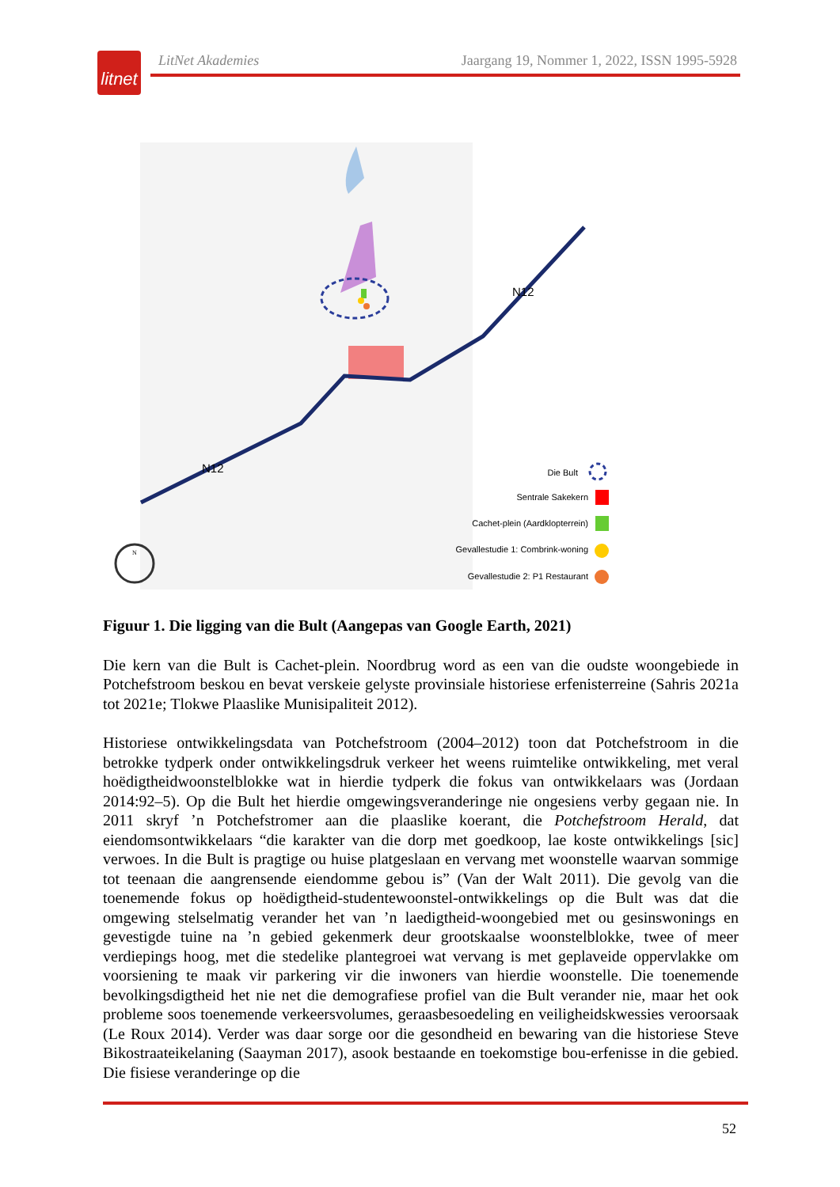litnet
LitNet Akademies Jaargang 19, Nommer 1, 2022, ISSN 1995-5928
N12
N12
Die Bult
Sentrale Sakekern
Cachet-plein (Aardklopterrein)
Gevallestudie 1: Combrink-woning
Gevallestudie 2: P1 Restaurant
N
Figuur 1. Die ligging van die Bult (Aangepas van Google Earth, 2021)
Die kern van die Bult is Cachet-plein. Noordbrug word as een van die oudste woongebiede in Potchefstroom beskou en bevat verskeie gelyste provinsiale historiese erfenisterreine (Sahris 2021a tot 2021e; Tlokwe Plaaslike Munisipaliteit 2012).
Historiese ontwikkelingsdata van Potchefstroom (2004–2012) toon dat Potchefstroom in die betrokke tydperk onder ontwikkelingsdruk verkeer het weens ruimtelike ontwikkeling, met veral hoëdigtheidwoonstelblokke wat in hierdie tydperk die fokus van ontwikkelaars was (Jordaan 2014:92–5). Op die Bult het hierdie omgewingsveranderinge nie ongesiens verby gegaan nie. In 2011 skryf ’n Potchefstromer aan die plaaslike koerant, die Potchefstroom Herald, dat eiendomsontwikkelaars “die karakter van die dorp met goedkoop, lae koste ontwikkelings [sic] verwoes. In die Bult is pragtige ou huise platgeslaan en vervang met woonstelle waarvan sommige tot teenaan die aangrensende eiendomme gebou is” (Van der Walt 2011). Die gevolg van die toenemende fokus op hoëdigtheid-studentewoonstel-ontwikkelings op die Bult was dat die omgewing stelselmatig verander het van ’n laedigtheid-woongebied met ou gesinswonings en gevestigde tuine na ’n gebied gekenmerk deur grootskaalse woonstelblokke, twee of meer verdiepings hoog, met die stedelike plantegroei wat vervang is met geplaveide oppervlakke om voorsiening te maak vir parkering vir die inwoners van hierdie woonstelle. Die toenemende bevolkingsdigtheid het nie net die demografiese profiel van die Bult verander nie, maar het ook probleme soos toenemende verkeersvolumes, geraasbesoedeling en veiligheidskwessies veroorsaak (Le Roux 2014). Verder was daar sorge oor die gesondheid en bewaring van die historiese Steve Bikostraateikelaning (Saayman 2017), asook bestaande en toekomstige bou-erfenisse in die gebied. Die fisiese veranderinge op die
52